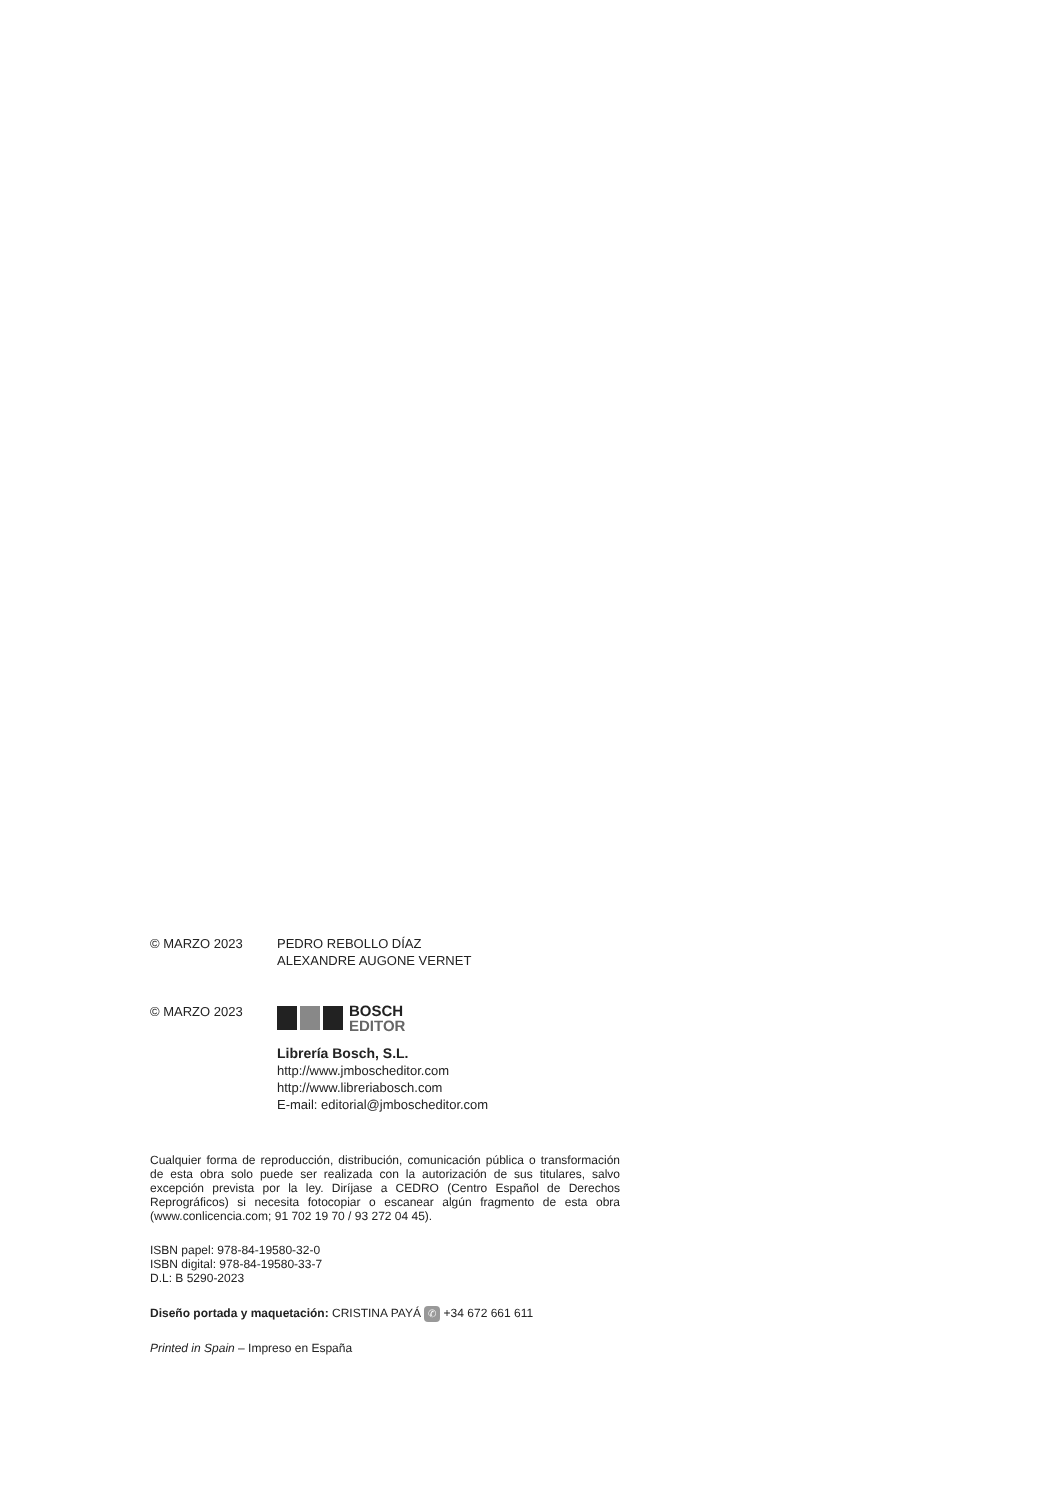© MARZO 2023 PEDRO REBOLLO DÍAZ
ALEXANDRE AUGONE VERNET
© MARZO 2023
BOSCH
EDITOR
Librería Bosch, S.L.
http://www.jmboscheditor.com
http://www.libreriabosch.com
E-mail: editorial@jmboscheditor.com
Cualquier forma de reproducción, distribución, comunicación pública o transformación de esta obra solo puede ser realizada con la autorización de sus titulares, salvo excepción prevista por la ley. Diríjase a CEDRO (Centro Español de Derechos Reprográficos) si necesita fotocopiar o escanear algún fragmento de esta obra (www.conlicencia.com; 91 702 19 70 / 93 272 04 45).
ISBN papel: 978-84-19580-32-0
ISBN digital: 978-84-19580-33-7
D.L: B 5290-2023
Diseño portada y maquetación: CRISTINA PAYÁ ✆ +34 672 661 611
Printed in Spain – Impreso en España